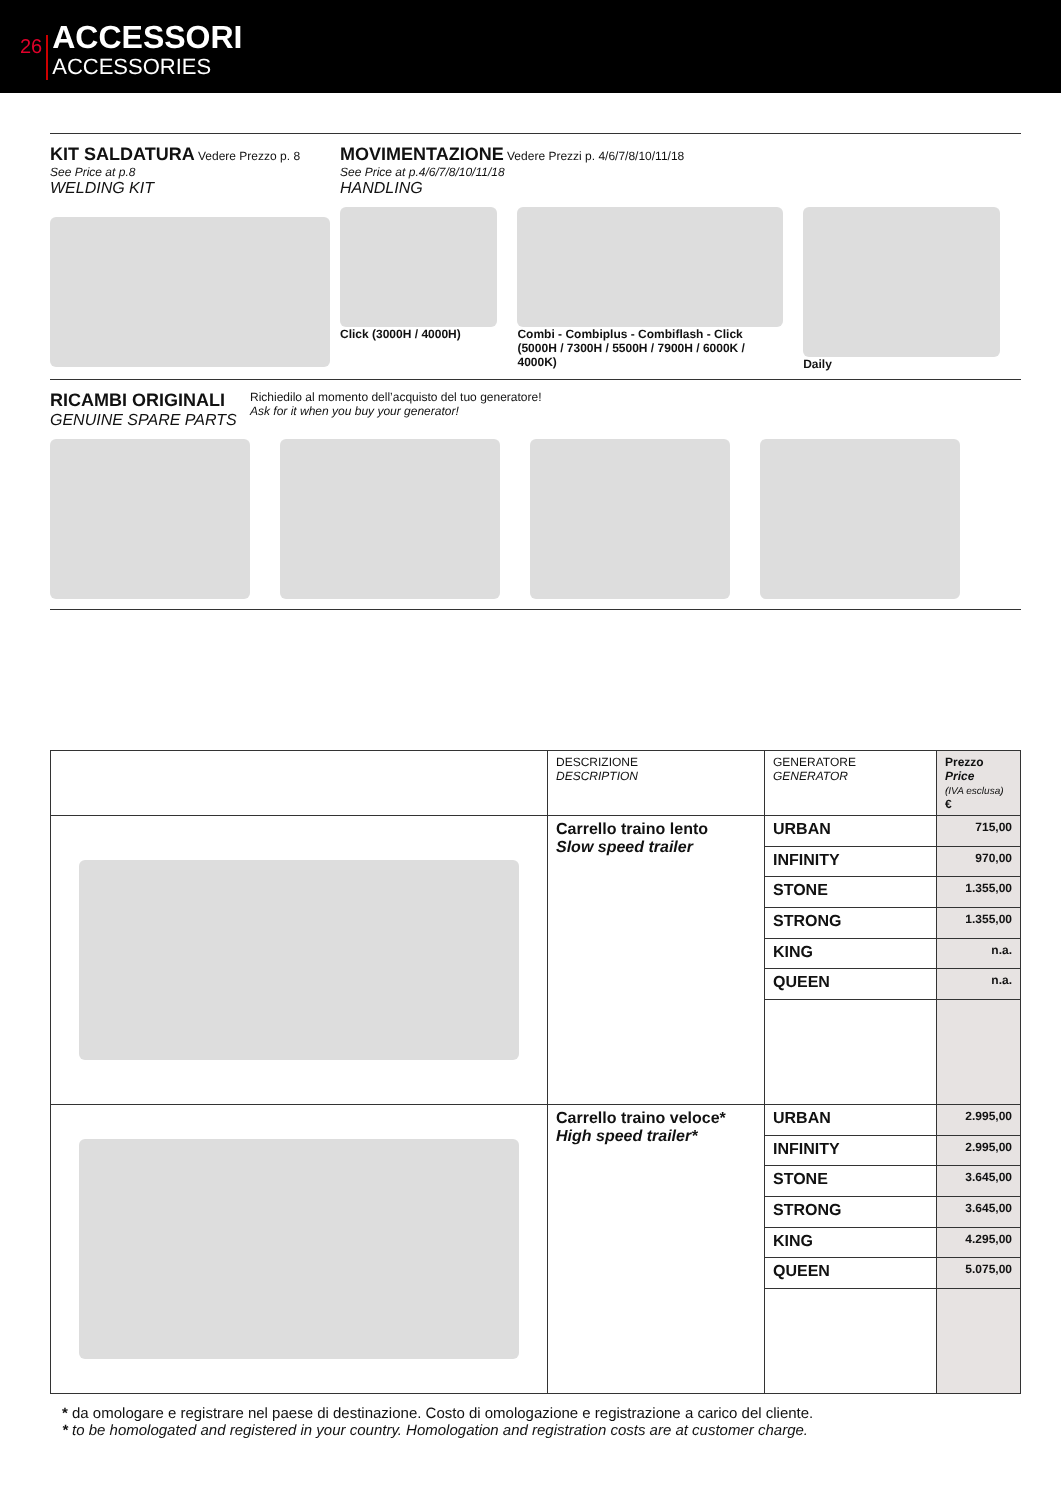26
ACCESSORI
ACCESSORIES
KIT SALDATURA Vedere Prezzo p. 8
See Price at p.8
WELDING KIT
MOVIMENTAZIONE Vedere Prezzi p. 4/6/7/8/10/11/18
See Price at p.4/6/7/8/10/11/18
HANDLING
Click (3000H / 4000H) Combi - Combiplus - Combiflash - Click (5000H / 7300H / 5500H / 7900H / 6000K / 4000K)
Daily
RICAMBI ORIGINALI
GENUINE SPARE PARTS
Richiedilo al momento dell’acquisto del tuo generatore!
Ask for it when you buy your generator!
| | DESCRIZIONE DESCRIPTION | GENERATORE GENERATOR | Prezzo Price (IVA esclusa) € |
| --- | --- | --- | --- |
| | Carrello traino lento Slow speed trailer | URBAN | 715,00 |
| | | INFINITY | 970,00 |
| | | STONE | 1.355,00 |
| | | STRONG | 1.355,00 |
| | | KING | n.a. |
| | | QUEEN | n.a. |
| | Carrello traino veloce* High speed trailer* | URBAN | 2.995,00 |
| | | INFINITY | 2.995,00 |
| | | STONE | 3.645,00 |
| | | STRONG | 3.645,00 |
| | | KING | 4.295,00 |
| | | QUEEN | 5.075,00 |
* da omologare e registrare nel paese di destinazione. Costo di omologazione e registrazione a carico del cliente.
* to be homologated and registered in your country. Homologation and registration costs are at customer charge.